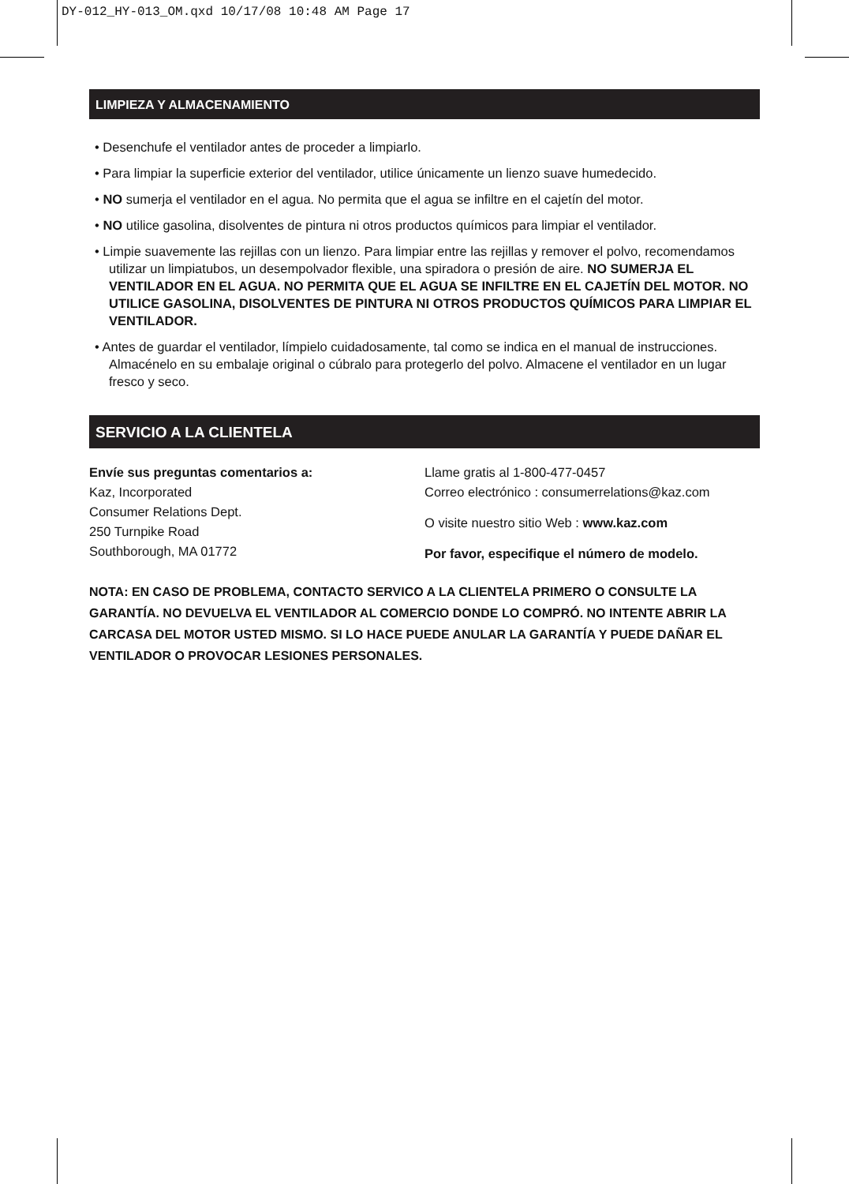DY-012_HY-013_OM.qxd 10/17/08 10:48 AM Page 17
LIMPIEZA Y ALMACENAMIENTO
• Desenchufe el ventilador antes de proceder a limpiarlo.
• Para limpiar la superficie exterior del ventilador, utilice únicamente un lienzo suave humedecido.
• NO sumerja el ventilador en el agua. No permita que el agua se infiltre en el cajetín del motor.
• NO utilice gasolina, disolventes de pintura ni otros productos químicos para limpiar el ventilador.
• Limpie suavemente las rejillas con un lienzo. Para limpiar entre las rejillas y remover el polvo, recomendamos utilizar un limpiatubos, un desempolvador flexible, una spiradora o presión de aire. NO SUMERJA EL VENTILADOR EN EL AGUA. NO PERMITA QUE EL AGUA SE INFILTRE EN EL CAJETÍN DEL MOTOR. NO UTILICE GASOLINA, DISOLVENTES DE PINTURA NI OTROS PRODUCTOS QUÍMICOS PARA LIMPIAR EL VENTILADOR.
• Antes de guardar el ventilador, límpielo cuidadosamente, tal como se indica en el manual de instrucciones. Almacénelo en su embalaje original o cúbralo para protegerlo del polvo. Almacene el ventilador en un lugar fresco y seco.
SERVICIO A LA CLIENTELA
Envíe sus preguntas comentarios a:
Kaz, Incorporated
Consumer Relations Dept.
250 Turnpike Road
Southborough, MA 01772
Llame gratis al 1-800-477-0457
Correo electrónico : consumerrelations@kaz.com
O visite nuestro sitio Web : www.kaz.com
Por favor, especifique el número de modelo.
NOTA: EN CASO DE PROBLEMA, CONTACTO SERVICO A LA CLIENTELA PRIMERO O CONSULTE LA GARANTÍA. NO DEVUELVA EL VENTILADOR AL COMERCIO DONDE LO COMPRÓ. NO INTENTE ABRIR LA CARCASA DEL MOTOR USTED MISMO. SI LO HACE PUEDE ANULAR LA GARANTÍA Y PUEDE DAÑAR EL VENTILADOR O PROVOCAR LESIONES PERSONALES.